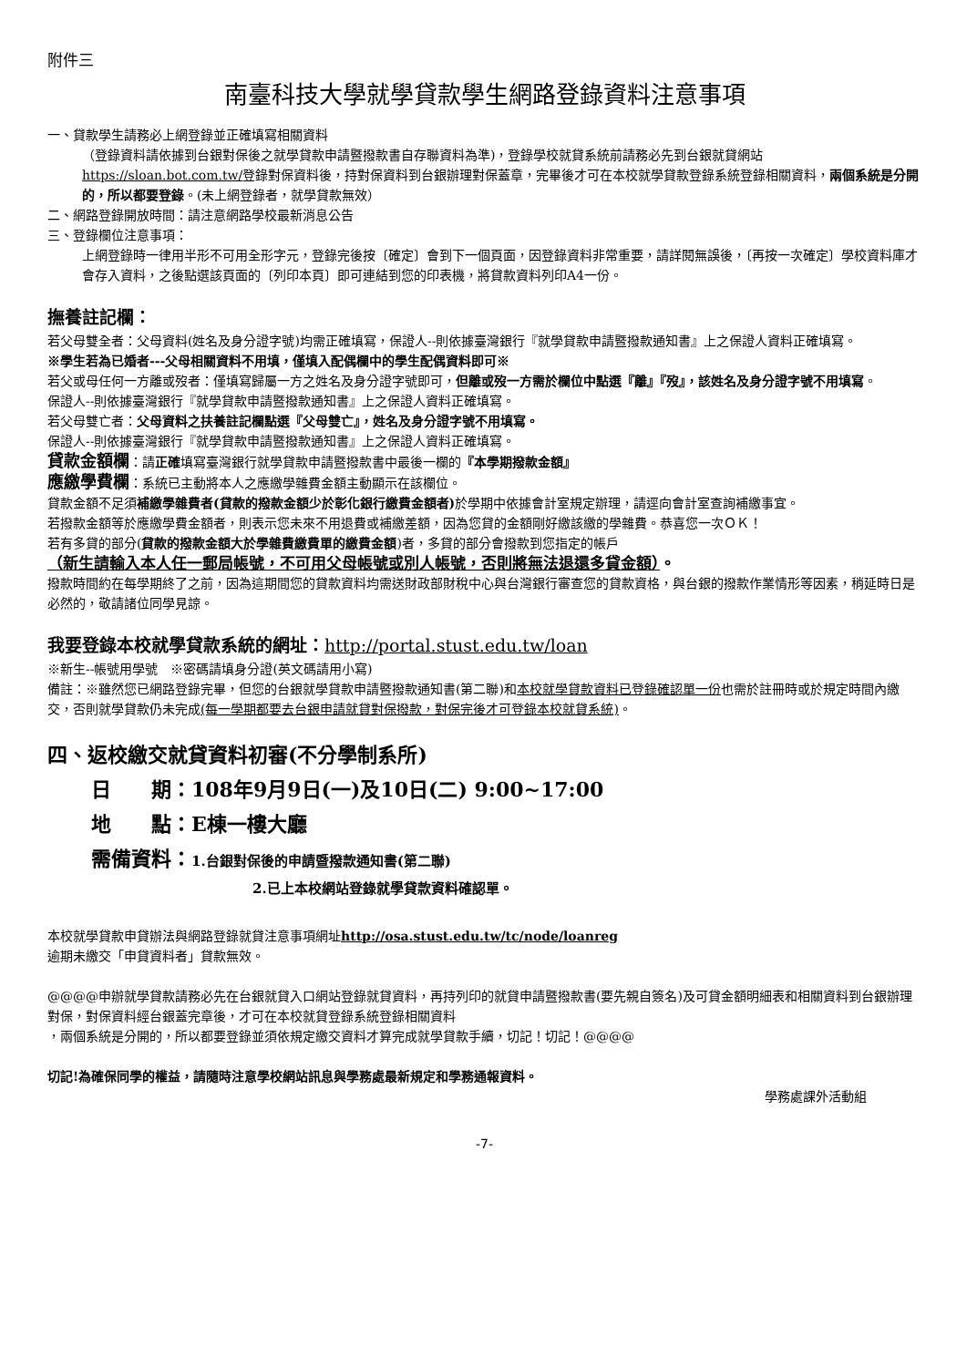附件三
南臺科技大學就學貸款學生網路登錄資料注意事項
一、貸款學生請務必上網登錄並正確填寫相關資料
（登錄資料請依據到台銀對保後之就學貸款申請暨撥款書自存聯資料為準)，登錄學校就貸系統前請務必先到台銀就貸網站https://sloan.bot.com.tw/登錄對保資料後，持對保資料到台銀辦理對保蓋章，完畢後才可在本校就學貸款登錄系統登錄相關資料，兩個系統是分開的，所以都要登錄。(未上網登錄者，就學貸款無效）
二、網路登錄開放時間：請注意網路學校最新消息公告
三、登錄欄位注意事項：
上網登錄時一律用半形不可用全形字元，登錄完後按〔確定〕會到下一個頁面，因登錄資料非常重要，請詳閱無誤後，〔再按一次確定〕學校資料庫才會存入資料，之後點選該頁面的〔列印本頁〕即可連結到您的印表機，將貸款資料列印A4一份。
撫養註記欄：
若父母雙全者：父母資料(姓名及身分證字號)均需正確填寫，保證人--則依據臺灣銀行『就學貸款申請暨撥款通知書』上之保證人資料正確填寫。
※學生若為已婚者---父母相關資料不用填，僅填入配偶欄中的學生配偶資料即可※
若父或母任何一方離或歿者：僅填寫歸屬一方之姓名及身分證字號即可，但離或歿一方需於欄位中點選『離』『歿』，該姓名及身分證字號不用填寫。
保證人--則依據臺灣銀行『就學貸款申請暨撥款通知書』上之保證人資料正確填寫。
若父母雙亡者：父母資料之扶養註記欄點選『父母雙亡』，姓名及身分證字號不用填寫。
保證人--則依據臺灣銀行『就學貸款申請暨撥款通知書』上之保證人資料正確填寫。
貸款金額欄：請正確填寫臺灣銀行就學貸款申請暨撥款書中最後一欄的『本學期撥款金額』
應繳學費欄：系統已主動將本人之應繳學雜費金額主動顯示在該欄位。
貸款金額不足須補繳學雜費者(貸款的撥款金額少於彰化銀行繳費金額者) 於學期中依據會計室規定辦理，請逕向會計室查詢補繳事宜。
若撥款金額等於應繳學費金額者，則表示您未來不用退費或補繳差額，因為您貸的金額剛好繳該繳的學雜費。恭喜您一次ＯＫ！
若有多貸的部分(貸款的撥款金額大於學雜費繳費單的繳費金額)者，多貸的部分會撥款到您指定的帳戶
（新生請輸入本人任一郵局帳號，不可用父母帳號或別人帳號，否則將無法退還多貸金額）。
撥款時間約在每學期終了之前，因為這期間您的貸款資料均需送財政部財稅中心與台灣銀行審查您的貸款資格，與台銀的撥款作業情形等因素，稍延時日是必然的，敬請諸位同學見諒。
我要登錄本校就學貸款系統的網址：http://portal.stust.edu.tw/loan
※新生--帳號用學號　※密碼請填身分證(英文碼請用小寫)
備註：※雖然您已網路登錄完畢，但您的台銀就學貸款申請暨撥款通知書(第二聯)和本校就學貸款資料已登錄確認單一份也需於註冊時或於規定時間內繳交，否則就學貸款仍未完成(每一學期都要去台銀申請就貸對保撥款，對保完後才可登錄本校就貸系統)。
四、返校繳交就貸資料初審(不分學制系所)
日　　期：108年9月9日(一)及10日(二) 9:00~17:00
地　　點：E棟一樓大廳
需備資料：1.台銀對保後的申請暨撥款通知書(第二聯)
2.已上本校網站登錄就學貸款資料確認單。
本校就學貸款申貸辦法與網路登錄就貸注意事項網址http://osa.stust.edu.tw/tc/node/loanreg
逾期未繳交「申貸資料者」貸款無效。
@@@@申辦就學貸款請務必先在台銀就貸入口網站登錄就貸資料，再持列印的就貸申請暨撥款書(要先親自簽名)及可貸金額明細表和相關資料到台銀辦理對保，對保資料經台銀蓋完章後，才可在本校就貸登錄系統登錄相關資料
，兩個系統是分開的，所以都要登錄並須依規定繳交資料才算完成就學貸款手續，切記！切記！@@@@
切記!為確保同學的權益，請隨時注意學校網站訊息與學務處最新規定和學務通報資料。
學務處課外活動組
-7-